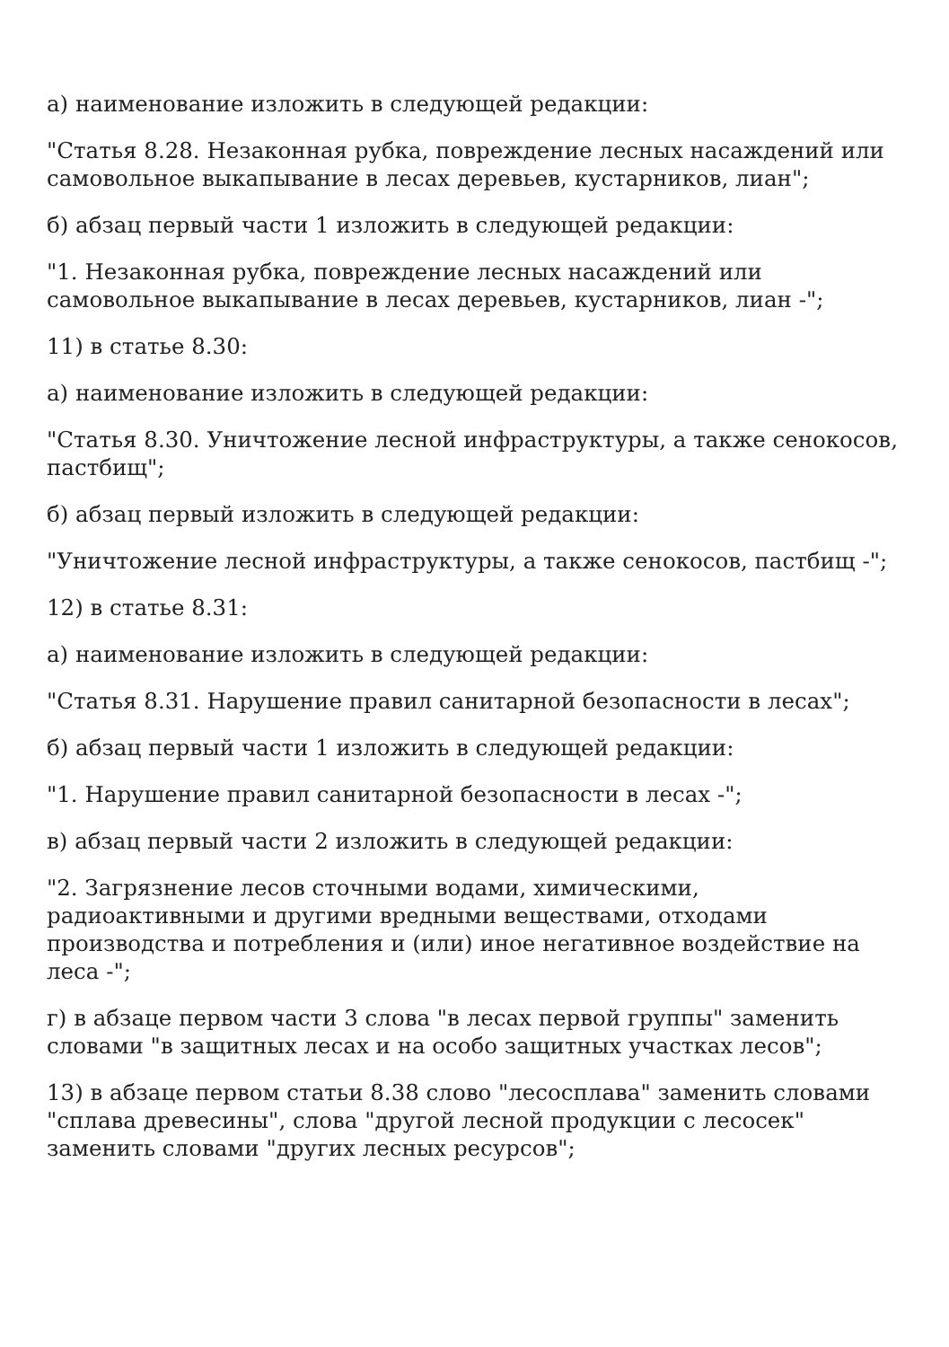а) наименование изложить в следующей редакции:
"Статья 8.28. Незаконная рубка, повреждение лесных насаждений или самовольное выкапывание в лесах деревьев, кустарников, лиан";
б) абзац первый части 1 изложить в следующей редакции:
"1. Незаконная рубка, повреждение лесных насаждений или самовольное выкапывание в лесах деревьев, кустарников, лиан -";
11) в статье 8.30:
а) наименование изложить в следующей редакции:
"Статья 8.30. Уничтожение лесной инфраструктуры, а также сенокосов, пастбищ";
б) абзац первый изложить в следующей редакции:
"Уничтожение лесной инфраструктуры, а также сенокосов, пастбищ -";
12) в статье 8.31:
а) наименование изложить в следующей редакции:
"Статья 8.31. Нарушение правил санитарной безопасности в лесах";
б) абзац первый части 1 изложить в следующей редакции:
"1. Нарушение правил санитарной безопасности в лесах -";
в) абзац первый части 2 изложить в следующей редакции:
"2. Загрязнение лесов сточными водами, химическими, радиоактивными и другими вредными веществами, отходами производства и потребления и (или) иное негативное воздействие на леса -";
г) в абзаце первом части 3 слова "в лесах первой группы" заменить словами "в защитных лесах и на особо защитных участках лесов";
13) в абзаце первом статьи 8.38 слово "лесосплава" заменить словами "сплава древесины", слова "другой лесной продукции с лесосек" заменить словами "других лесных ресурсов";